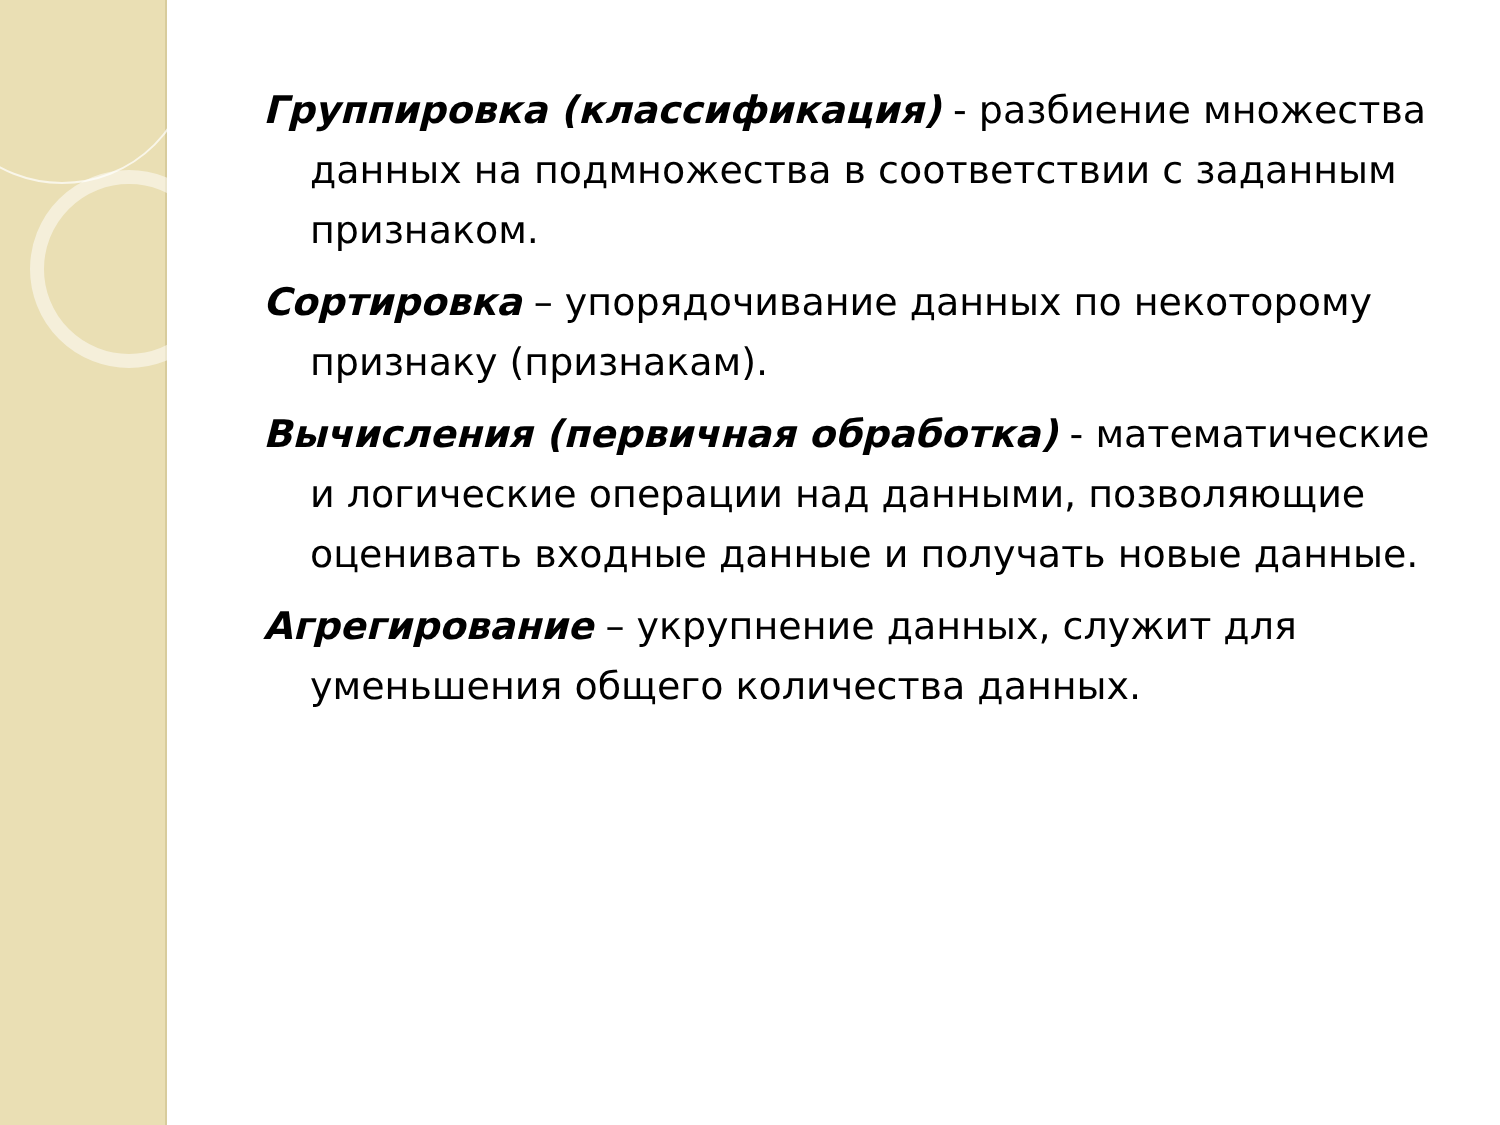Группировка (классификация) - разбиение множества данных на подмножества в соответствии с заданным признаком.
Сортировка – упорядочивание данных по некоторому признаку (признакам).
Вычисления (первичная обработка) - математические и логические операции над данными, позволяющие оценивать входные данные и получать новые данные.
Агрегирование – укрупнение данных, служит для уменьшения общего количества данных.